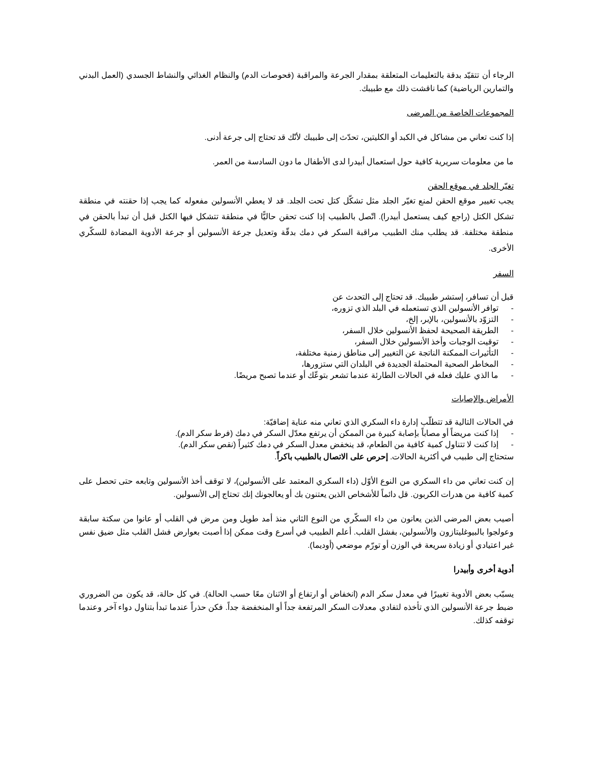الرجاء أن تتقيّد بدقة بالتعليمات المتعلقة بمقدار الجرعة والمراقبة (فحوصات الدم) والنظام الغذائي والنشاط الجسدي (العمل البدني والتمارين الرياضية) كما ناقشت ذلك مع طبيبك.
المجموعات الخاصة من المرضى
إذا كنت تعاني من مشاكل في الكبد أو الكليتين، تحدّث إلى طبيبك لأنّك قد تحتاج إلى جرعة أدنى.
ما من معلومات سريرية كافية حول استعمال أبيدرا لدى الأطفال ما دون السادسة من العمر.
تغيّر الجلد في موقع الحقن
يجب تغيير موقع الحقن لمنع تغيّر الجلد مثل تشكّل كتل تحت الجلد. قد لا يعطي الأنسولين مفعوله كما يجب إذا حقنته في منطقة تشكل الكتل (راجع كيف يستعمل أبيدرا). اتّصل بالطبيب إذا كنت تحقن حاليًّا في منطقة تتشكل فيها الكتل قبل أن تبدأ بالحقن في منطقة مختلفة. قد يطلب منك الطبيب مراقبة السكر في دمك بدقّة وتعديل جرعة الأنسولين أو جرعة الأدوية المضادة للسكّري الأخرى.
السفر
قبل أن تسافر، إستشر طبيبك. قد تحتاج إلى التحدث عن
- توافر الأنسولين الذي تستعمله في البلد الذي تزوره،
- التزوّد بالأنسولين، بالإبر، إلخ،
- الطريقة الصحيحة لحفظ الأنسولين خلال السفر،
- توقيت الوجبات وأخذ الأنسولين خلال السفر،
- التأثيرات الممكنة الناتجة عن التغيير إلى مناطق زمنية مختلفة،
- المخاطر الصحية المحتملة الجديدة في البلدان التي ستزورها،
- ما الذي عليك فعله في الحالات الطارئة عندما تشعر بتوعّك أو عندما تصبح مريضًا.
الأمراض والإصابات
في الحالات التالية قد تتطلّب إدارة داء السكري الذي تعاني منه عناية إضافيّة:
- إذا كنت مريضاً أو مصاباً بإصابة كبيرة من الممكن أن يرتفع معدّل السكر في دمك (فرط سكر الدم).
- إذا كنت لا تتناول كمية كافية من الطعام، قد ينخفض معدل السكر في دمك كثيراً (نقص سكر الدم).
ستحتاج إلى طبيب في أكثرية الحالات. إحرص على الاتصال بالطبيب باكراً.
إن كنت تعاني من داء السكري من النوع الأوّل (داء السكري المعتمد على الأنسولين)، لا توقف أخذ الأنسولين وتابعه حتى تحصل على كمية كافية من هدرات الكربون. قل دائماً للأشخاص الذين يعتنون بك أو يعالجونك إنك تحتاج إلى الأنسولين.
أصيب بعض المرضى الذين يعانون من داء السكّري من النوع الثاني منذ أمد طويل ومن مرض في القلب أو عانوا من سكتة سابقة وعولجوا بالبيوغليتازون والأنسولين، بفشل القلب. أعلم الطبيب في أسرع وقت ممكن إذا أصبت بعوارض فشل القلب مثل ضيق نفس غير اعتيادي أو زيادة سريعة في الوزن أو تورّم موضعي (أوديما).
أدوية أخرى وأبيدرا
يسبّب بعض الأدوية تغييرًا في معدل سكر الدم (انخفاض أو ارتفاع أو الاثنان معًا حسب الحالة). في كل حالة، قد يكون من الضروري ضبط جرعة الأنسولين الذي تأخذه لتفادي معدلات السكر المرتفعة جداً أو المنخفضة جداً. فكن حذراً عندما تبدأ بتناول دواء آخر وعندما توقفه كذلك.